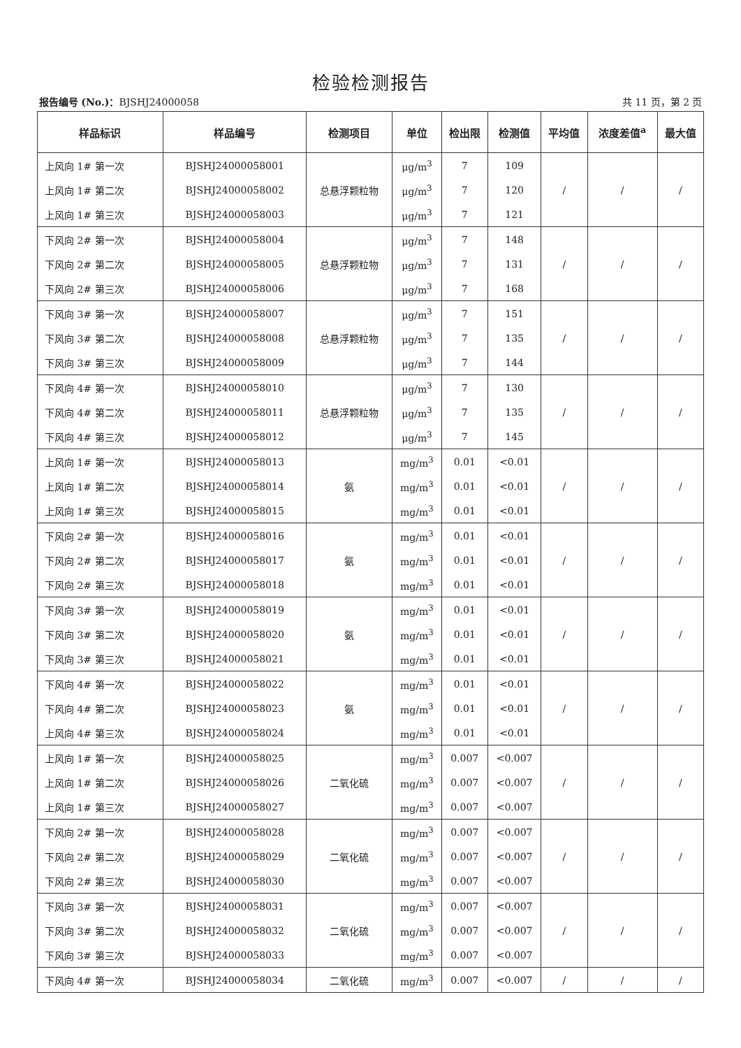检验检测报告
报告编号 (No.)：BJSHJ24000058 共 11 页，第 2 页
| 样品标识 | 样品编号 | 检测项目 | 单位 | 检出限 | 检测值 | 平均值 | 浓度差值<sup>a</sup> | 最大值 |
| --- | --- | --- | --- | --- | --- | --- | --- | --- |
| 上风向 1# 第一次 | BJSHJ24000058001 | 总悬浮颗粒物 | μg/m<sup>3</sup> | 7 | 109 | / | / | / |
| 上风向 1# 第二次 | BJSHJ24000058002 | | μg/m<sup>3</sup> | 7 | 120 | | | |
| 上风向 1# 第三次 | BJSHJ24000058003 | | μg/m<sup>3</sup> | 7 | 121 | | | |
| 下风向 2# 第一次 | BJSHJ24000058004 | 总悬浮颗粒物 | μg/m<sup>3</sup> | 7 | 148 | / | / | / |
| 下风向 2# 第二次 | BJSHJ24000058005 | | μg/m<sup>3</sup> | 7 | 131 | | | |
| 下风向 2# 第三次 | BJSHJ24000058006 | | μg/m<sup>3</sup> | 7 | 168 | | | |
| 下风向 3# 第一次 | BJSHJ24000058007 | 总悬浮颗粒物 | μg/m<sup>3</sup> | 7 | 151 | / | / | / |
| 下风向 3# 第二次 | BJSHJ24000058008 | | μg/m<sup>3</sup> | 7 | 135 | | | |
| 下风向 3# 第三次 | BJSHJ24000058009 | | μg/m<sup>3</sup> | 7 | 144 | | | |
| 下风向 4# 第一次 | BJSHJ24000058010 | 总悬浮颗粒物 | μg/m<sup>3</sup> | 7 | 130 | / | / | / |
| 下风向 4# 第二次 | BJSHJ24000058011 | | μg/m<sup>3</sup> | 7 | 135 | | | |
| 下风向 4# 第三次 | BJSHJ24000058012 | | μg/m<sup>3</sup> | 7 | 145 | | | |
| 上风向 1# 第一次 | BJSHJ24000058013 | 氨 | mg/m<sup>3</sup> | 0.01 | <0.01 | / | / | / |
| 上风向 1# 第二次 | BJSHJ24000058014 | | mg/m<sup>3</sup> | 0.01 | <0.01 | | | |
| 上风向 1# 第三次 | BJSHJ24000058015 | | mg/m<sup>3</sup> | 0.01 | <0.01 | | | |
| 下风向 2# 第一次 | BJSHJ24000058016 | 氨 | mg/m<sup>3</sup> | 0.01 | <0.01 | / | / | / |
| 下风向 2# 第二次 | BJSHJ24000058017 | | mg/m<sup>3</sup> | 0.01 | <0.01 | | | |
| 下风向 2# 第三次 | BJSHJ24000058018 | | mg/m<sup>3</sup> | 0.01 | <0.01 | | | |
| 下风向 3# 第一次 | BJSHJ24000058019 | 氨 | mg/m<sup>3</sup> | 0.01 | <0.01 | / | / | / |
| 下风向 3# 第二次 | BJSHJ24000058020 | | mg/m<sup>3</sup> | 0.01 | <0.01 | | | |
| 下风向 3# 第三次 | BJSHJ24000058021 | | mg/m<sup>3</sup> | 0.01 | <0.01 | | | |
| 下风向 4# 第一次 | BJSHJ24000058022 | 氨 | mg/m<sup>3</sup> | 0.01 | <0.01 | / | / | / |
| 下风向 4# 第二次 | BJSHJ24000058023 | | mg/m<sup>3</sup> | 0.01 | <0.01 | | | |
| 上风向 4# 第三次 | BJSHJ24000058024 | | mg/m<sup>3</sup> | 0.01 | <0.01 | | | |
| 上风向 1# 第一次 | BJSHJ24000058025 | 二氧化硫 | mg/m<sup>3</sup> | 0.007 | <0.007 | / | / | / |
| 上风向 1# 第二次 | BJSHJ24000058026 | | mg/m<sup>3</sup> | 0.007 | <0.007 | | | |
| 上风向 1# 第三次 | BJSHJ24000058027 | | mg/m<sup>3</sup> | 0.007 | <0.007 | | | |
| 下风向 2# 第一次 | BJSHJ24000058028 | 二氧化硫 | mg/m<sup>3</sup> | 0.007 | <0.007 | / | / | / |
| 下风向 2# 第二次 | BJSHJ24000058029 | | mg/m<sup>3</sup> | 0.007 | <0.007 | | | |
| 下风向 2# 第三次 | BJSHJ24000058030 | | mg/m<sup>3</sup> | 0.007 | <0.007 | | | |
| 下风向 3# 第一次 | BJSHJ24000058031 | 二氧化硫 | mg/m<sup>3</sup> | 0.007 | <0.007 | / | / | / |
| 下风向 3# 第二次 | BJSHJ24000058032 | | mg/m<sup>3</sup> | 0.007 | <0.007 | | | |
| 下风向 3# 第三次 | BJSHJ24000058033 | | mg/m<sup>3</sup> | 0.007 | <0.007 | | | |
| 下风向 4# 第一次 | BJSHJ24000058034 | 二氧化硫 | mg/m<sup>3</sup> | 0.007 | <0.007 | / | / | / |